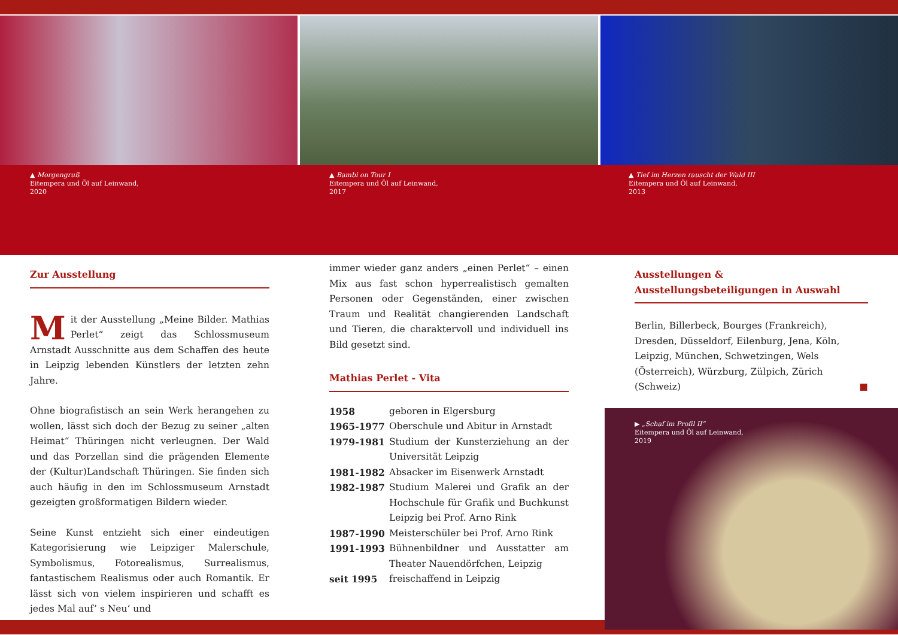▲ Morgengruß
Eitempera und Öl auf Leinwand,
2020
▲ Bambi on Tour I
Eitempera und Öl auf Leinwand,
2017
▲ Tief im Herzen rauscht der Wald III
Eitempera und Öl auf Leinwand,
2013
Zur Ausstellung
Mit der Ausstellung „Meine Bilder. Mathias Perlet“ zeigt das Schlossmuseum Arnstadt Ausschnitte aus dem Schaffen des heute in Leipzig lebenden Künstlers der letzten zehn Jahre.
Ohne biografistisch an sein Werk herangehen zu wollen, lässt sich doch der Bezug zu seiner „alten Heimat“ Thüringen nicht verleugnen. Der Wald und das Porzellan sind die prägenden Elemente der (Kultur)Landschaft Thüringen. Sie finden sich auch häufig in den im Schlossmuseum Arnstadt gezeigten großformatigen Bildern wieder.
Seine Kunst entzieht sich einer eindeutigen Kategorisierung wie Leipziger Malerschule, Symbolismus, Fotorealismus, Surrealismus, fantastischem Realismus oder auch Romantik. Er lässt sich von vielem inspirieren und schafft es jedes Mal auf’ s Neu‘ und
immer wieder ganz anders „einen Perlet“ – einen Mix aus fast schon hyperrealistisch gemalten Personen oder Gegenständen, einer zwischen Traum und Realität changierenden Landschaft und Tieren, die charaktervoll und individuell ins Bild gesetzt sind.
Mathias Perlet - Vita
| 1958 | geboren in Elgersburg |
| 1965-1977 | Oberschule und Abitur in Arnstadt |
| 1979-1981 | Studium der Kunsterziehung an der Universität Leipzig |
| 1981-1982 | Absacker im Eisenwerk Arnstadt |
| 1982-1987 | Studium Malerei und Grafik an der Hochschule für Grafik und Buchkunst Leipzig bei Prof. Arno Rink |
| 1987-1990 | Meisterschüler bei Prof. Arno Rink |
| 1991-1993 | Bühnenbildner und Ausstatter am Theater Nauendörfchen, Leipzig |
| seit 1995 | freischaffend in Leipzig |
Ausstellungen & Ausstellungsbeteiligungen in Auswahl
Berlin, Billerbeck, Bourges (Frankreich), Dresden, Düsseldorf, Eilenburg, Jena, Köln, Leipzig, München, Schwetzingen, Wels (Österreich), Würzburg, Zülpich, Zürich (Schweiz) ■
▶ „Schaf im Profil II“
Eitempera und Öl auf Leinwand,
2019